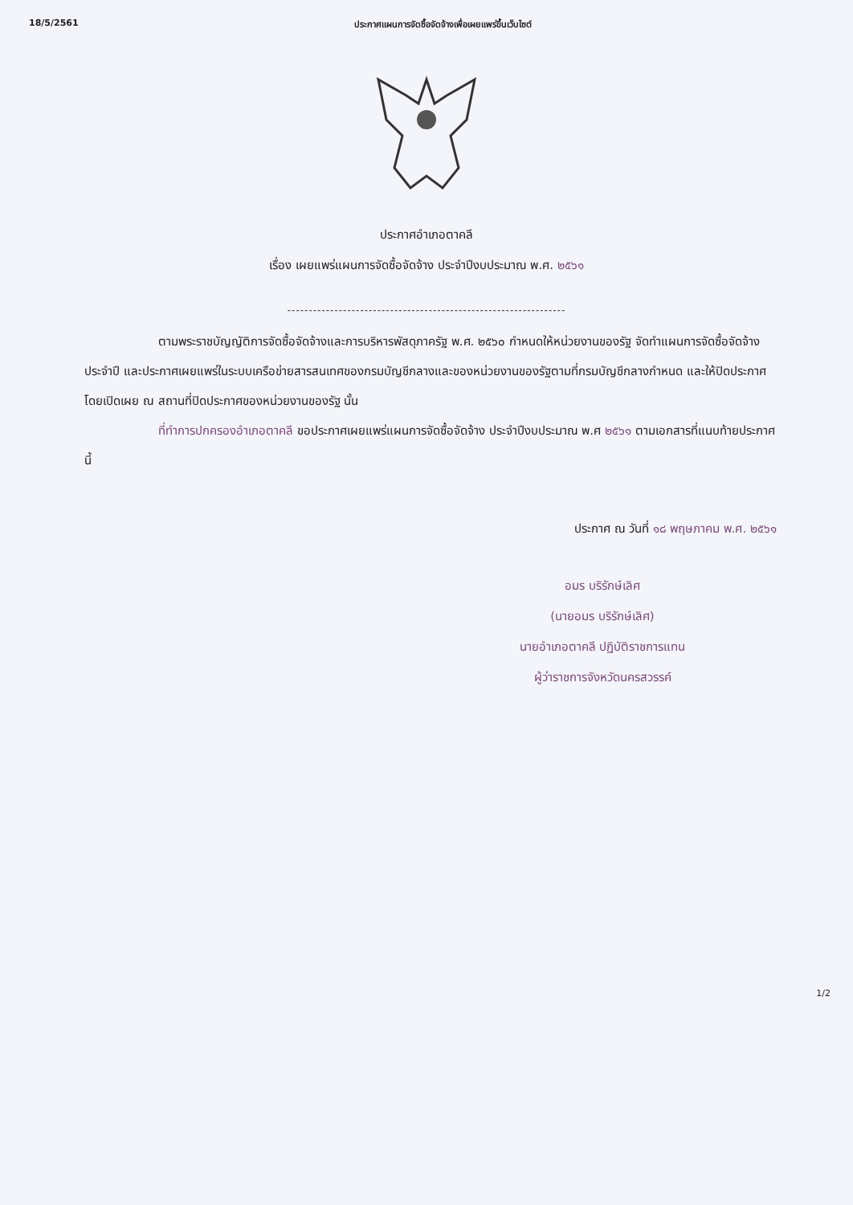18/5/2561 ประกาศแผนการจัดซื้อจัดจ้างเพื่อเผยแพร่ขึ้นเว็บไซต์
ประกาศอำเภอตาคลี
เรื่อง เผยแพร่แผนการจัดซื้อจัดจ้าง ประจำปีงบประมาณ พ.ศ. ๒๕๖๑
-----------------------------------------------------------------
ตามพระราชบัญญัติการจัดซื้อจัดจ้างและการบริหารพัสดุภาครัฐ พ.ศ. ๒๕๖๐ กำหนดให้หน่วยงานของรัฐ จัดทำแผนการจัดซื้อจัดจ้างประจำปี และประกาศเผยแพร่ในระบบเครือข่ายสารสนเทศของกรมบัญชีกลางและของหน่วยงานของรัฐตามที่กรมบัญชีกลางกำหนด และให้ปิดประกาศโดยเปิดเผย ณ สถานที่ปิดประกาศของหน่วยงานของรัฐ นั้น
ที่ทำการปกครองอำเภอตาคลี ขอประกาศเผยแพร่แผนการจัดซื้อจัดจ้าง ประจำปีงบประมาณ พ.ศ ๒๕๖๑ ตามเอกสารที่แนบท้ายประกาศนี้
ประกาศ ณ วันที่ ๑๘ พฤษภาคม พ.ศ. ๒๕๖๑
อมร บริรักษ์เลิศ
(นายอมร บริรักษ์เลิศ)
นายอำเภอตาคลี ปฏิบัติราชการแทน
ผู้ว่าราชการจังหวัดนครสวรรค์
1/2